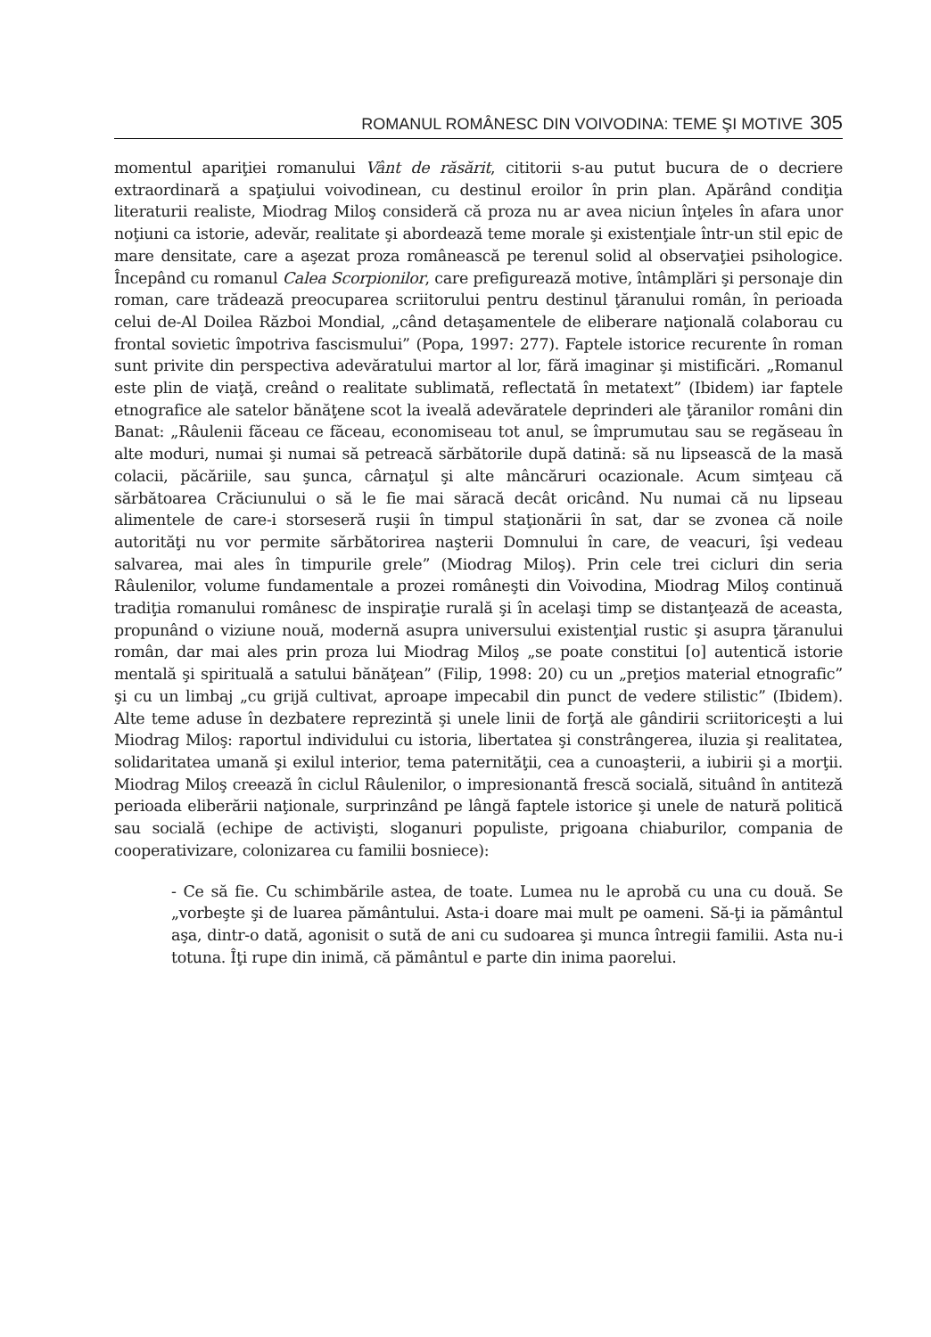ROMANUL ROMÂNESC DIN VOIVODINA: TEME ŞI MOTIVE 305
momentul apariţiei romanului Vânt de răsărit, cititorii s-au putut bucura de o decriere extraordinară a spaţiului voivodinean, cu destinul eroilor în prin plan. Apărând condiţia literaturii realiste, Miodrag Miloş consideră că proza nu ar avea niciun înţeles în afara unor noţiuni ca istorie, adevăr, realitate şi abordează teme morale şi existenţiale într-un stil epic de mare densitate, care a aşezat proza românească pe terenul solid al observaţiei psihologice. Începând cu romanul Calea Scorpionilor, care prefigurează motive, întâmplări şi personaje din roman, care trădează preocuparea scriitorului pentru destinul ţăranului român, în perioada celui de-Al Doilea Război Mondial, „când detaşamentele de eliberare naţională colaborau cu frontal sovietic împotriva fascismului” (Popa, 1997: 277). Faptele istorice recurente în roman sunt privite din perspectiva adevăratului martor al lor, fără imaginar şi mistificări. „Romanul este plin de viaţă, creând o realitate sublimată, reflectată în metatext” (Ibidem) iar faptele etnografice ale satelor bănăţene scot la iveală adevăratele deprinderi ale ţăranilor români din Banat: „Râulenii făceau ce făceau, economiseau tot anul, se împrumutau sau se regăseau în alte moduri, numai şi numai să petreacă sărbătorile după datină: să nu lipsească de la masă colacii, păcăriile, sau şunca, cârnaţul şi alte mâncăruri ocazionale. Acum simţeau că sărbătoarea Crăciunului o să le fie mai săracă decât oricând. Nu numai că nu lipseau alimentele de care-i storseseră ruşii în timpul staţionării în sat, dar se zvonea că noile autorităţi nu vor permite sărbătorirea naşterii Domnului în care, de veacuri, îşi vedeau salvarea, mai ales în timpurile grele” (Miodrag Miloş). Prin cele trei cicluri din seria Râulenilor, volume fundamentale a prozei româneşti din Voivodina, Miodrag Miloş continuă tradiţia romanului românesc de inspiraţie rurală şi în acelaşi timp se distanţează de aceasta, propunând o viziune nouă, modernă asupra universului existenţial rustic şi asupra ţăranului român, dar mai ales prin proza lui Miodrag Miloş „se poate constitui [o] autentică istorie mentală şi spirituală a satului bănăţean” (Filip, 1998: 20) cu un „preţios material etnografic” şi cu un limbaj „cu grijă cultivat, aproape impecabil din punct de vedere stilistic” (Ibidem). Alte teme aduse în dezbatere reprezintă şi unele linii de forţă ale gândirii scriitoriceşti a lui Miodrag Miloş: raportul individului cu istoria, libertatea şi constrângerea, iluzia şi realitatea, solidaritatea umană şi exilul interior, tema paternităţii, cea a cunoaşterii, a iubirii şi a morţii. Miodrag Miloş creează în ciclul Râulenilor, o impresionantă frescă socială, situând în antiteză perioada eliberării naţionale, surprinzând pe lângă faptele istorice şi unele de natură politică sau socială (echipe de activişti, sloganuri populiste, prigoana chiaburilor, compania de cooperativizare, colonizarea cu familii bosniece):
- Ce să fie. Cu schimbările astea, de toate. Lumea nu le aprobă cu una cu două. Se „vorbeşte şi de luarea pământului. Asta-i doare mai mult pe oameni. Să-ţi ia pământul aşa, dintr-o dată, agonisit o sută de ani cu sudoarea şi munca întregii familii. Asta nu-i totuna. Îţi rupe din inimă, că pământul e parte din inima paorelui.